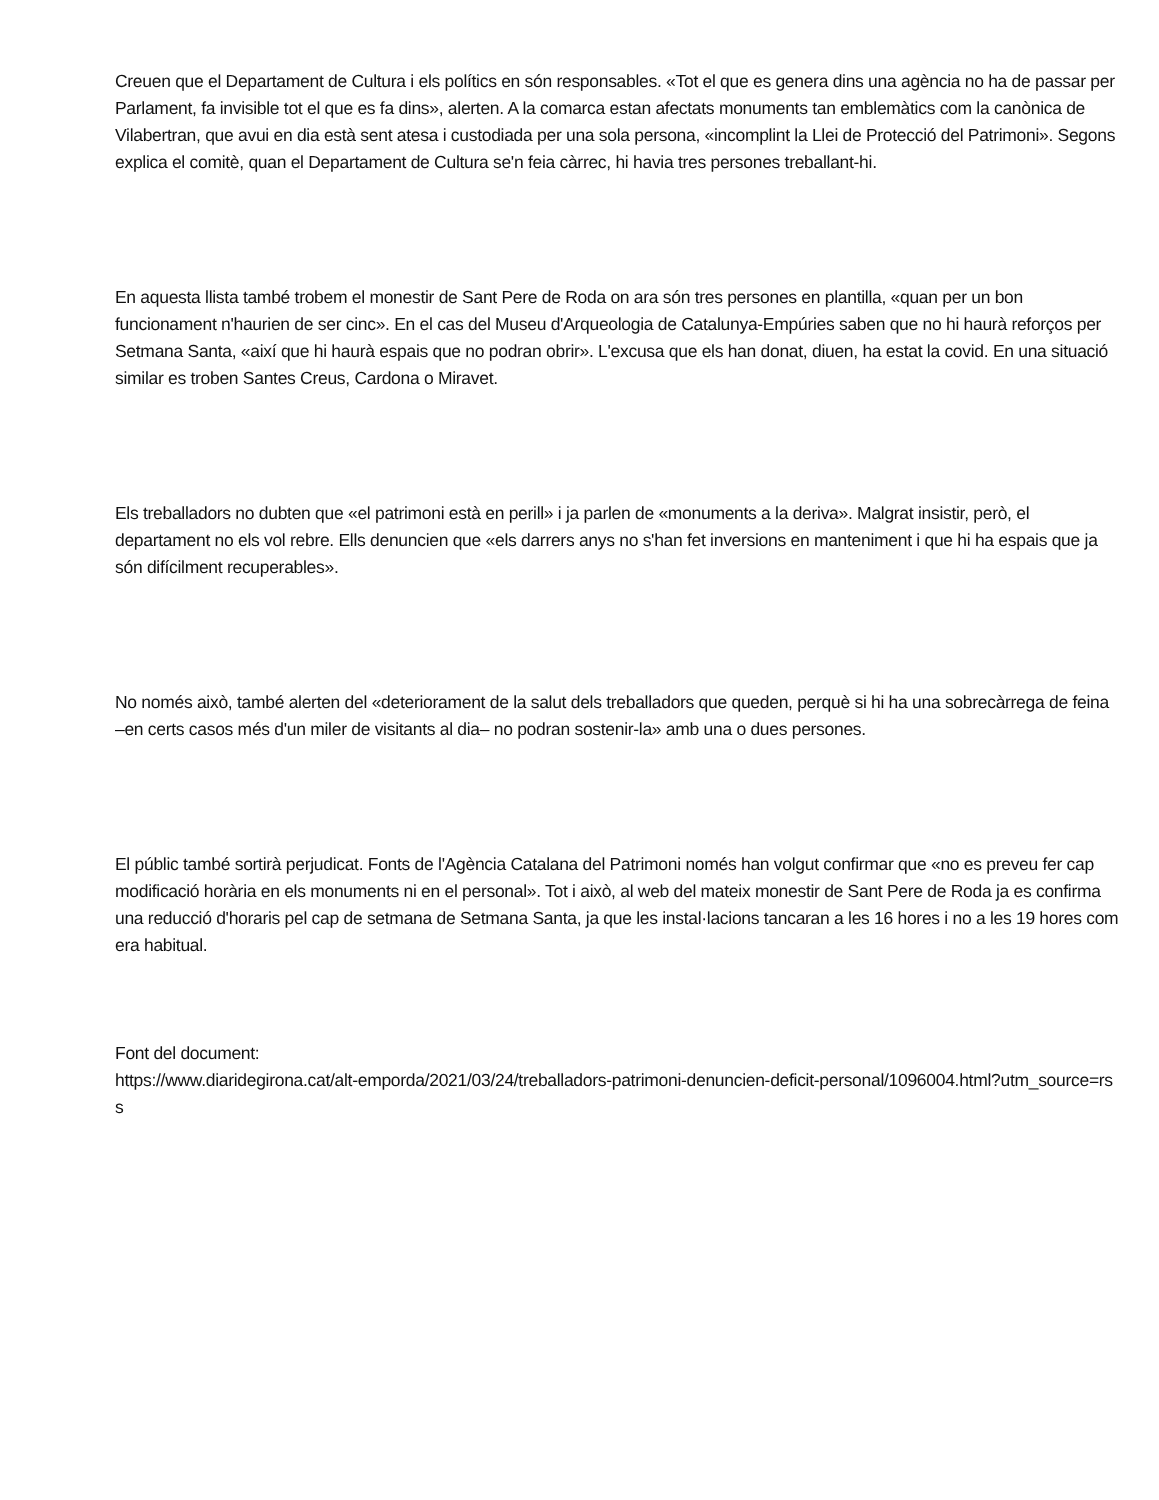Creuen que el Departament de Cultura i els polítics en són responsables. «Tot el que es genera dins una agència no ha de passar per Parlament, fa invisible tot el que es fa dins», alerten. A la comarca estan afectats monuments tan emblemàtics com la canònica de Vilabertran, que avui en dia està sent atesa i custodiada per una sola persona, «incomplint la Llei de Protecció del Patrimoni». Segons explica el comitè, quan el Departament de Cultura se'n feia càrrec, hi havia tres persones treballant-hi.
En aquesta llista també trobem el monestir de Sant Pere de Roda on ara són tres persones en plantilla, «quan per un bon funcionament n'haurien de ser cinc». En el cas del Museu d'Arqueologia de Catalunya-Empúries saben que no hi haurà reforços per Setmana Santa, «així que hi haurà espais que no podran obrir». L'excusa que els han donat, diuen, ha estat la covid. En una situació similar es troben Santes Creus, Cardona o Miravet.
Els treballadors no dubten que «el patrimoni està en perill» i ja parlen de «monuments a la deriva». Malgrat insistir, però, el departament no els vol rebre. Ells denuncien que «els darrers anys no s'han fet inversions en manteniment i que hi ha espais que ja són difícilment recuperables».
No només això, també alerten del «deteriorament de la salut dels treballadors que queden, perquè si hi ha una sobrecàrrega de feina –en certs casos més d'un miler de visitants al dia– no podran sostenir-la» amb una o dues persones.
El públic també sortirà perjudicat. Fonts de l'Agència Catalana del Patrimoni només han volgut confirmar que «no es preveu fer cap modificació horària en els monuments ni en el personal». Tot i això, al web del mateix monestir de Sant Pere de Roda ja es confirma una reducció d'horaris pel cap de setmana de Setmana Santa, ja que les instal·lacions tancaran a les 16 hores i no a les 19 hores com era habitual.
Font del document:
https://www.diaridegirona.cat/alt-emporda/2021/03/24/treballadors-patrimoni-denuncien-deficit-personal/1096004.html?utm_source=rss